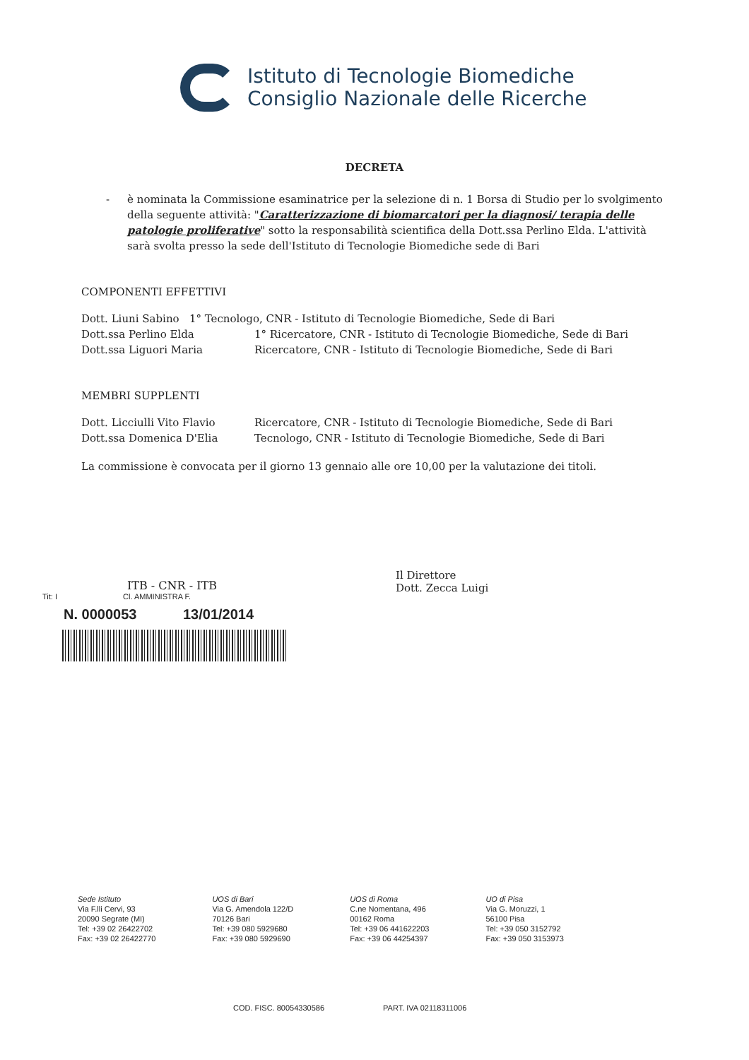Istituto di Tecnologie Biomediche
Consiglio Nazionale delle Ricerche
DECRETA
- è nominata la Commissione esaminatrice per la selezione di n. 1 Borsa di Studio per lo svolgimento della seguente attività: "Caratterizzazione di biomarcatori per la diagnosi/ terapia delle patologie proliferative" sotto la responsabilità scientifica della Dott.ssa Perlino Elda. L'attività sarà svolta presso la sede dell'Istituto di Tecnologie Biomediche sede di Bari
COMPONENTI EFFETTIVI
Dott. Liuni Sabino 1° Tecnologo, CNR - Istituto di Tecnologie Biomediche, Sede di Bari
Dott.ssa Perlino Elda 1° Ricercatore, CNR - Istituto di Tecnologie Biomediche, Sede di Bari
Dott.ssa Liguori Maria Ricercatore, CNR - Istituto di Tecnologie Biomediche, Sede di Bari
MEMBRI SUPPLENTI
Dott. Licciulli Vito Flavio Ricercatore, CNR - Istituto di Tecnologie Biomediche, Sede di Bari
Dott.ssa Domenica D'Elia Tecnologo, CNR - Istituto di Tecnologie Biomediche, Sede di Bari
La commissione è convocata per il giorno 13 gennaio alle ore 10,00 per la valutazione dei titoli.
ITB - CNR - ITB
Tit: I Cl. AMMINISTRA F.
N. 0000053 13/01/2014
Il Direttore
Dott. Zecca Luigi
Sede Istituto
Via F.lli Cervi, 93
20090 Segrate (MI)
Tel: +39 02 26422702
Fax: +39 02 26422770
UOS di Bari
Via G. Amendola 122/D
70126 Bari
Tel: +39 080 5929680
Fax: +39 080 5929690
UOS di Roma
C.ne Nomentana, 496
00162 Roma
Tel: +39 06 441622203
Fax: +39 06 44254397
UO di Pisa
Via G. Moruzzi, 1
56100 Pisa
Tel: +39 050 3152792
Fax: +39 050 3153973
COD. FISC. 80054330586 PART. IVA 02118311006